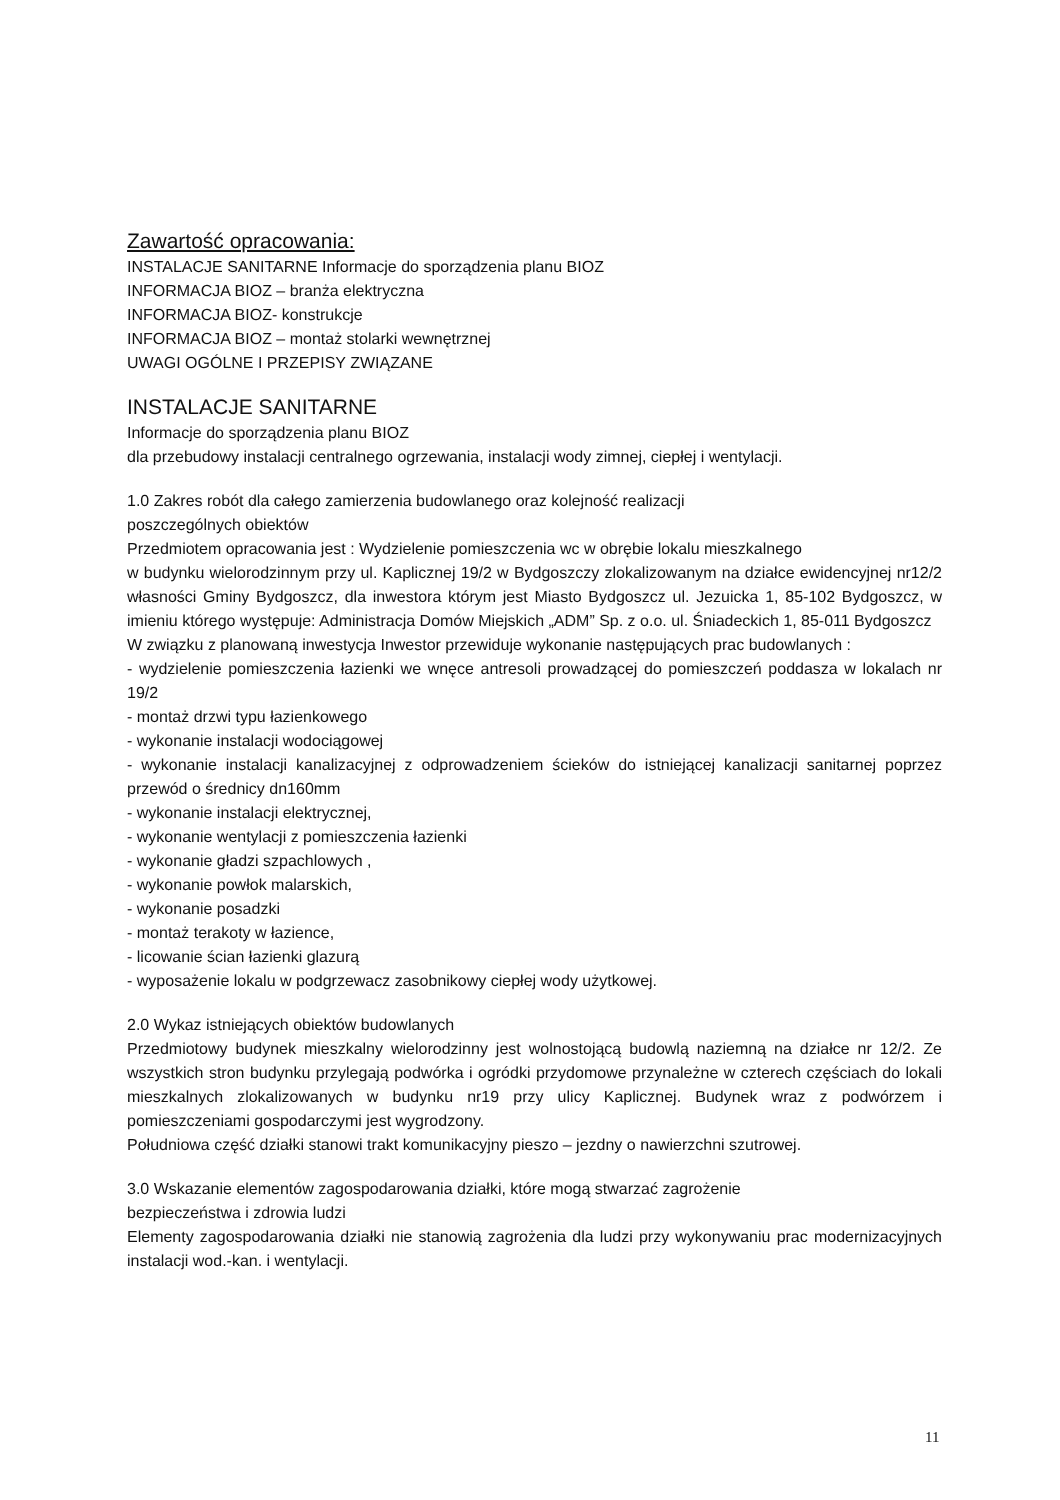Zawartość opracowania:
INSTALACJE SANITARNE Informacje do sporządzenia planu BIOZ
INFORMACJA BIOZ – branża elektryczna
INFORMACJA BIOZ- konstrukcje
INFORMACJA BIOZ – montaż stolarki wewnętrznej
UWAGI OGÓLNE I PRZEPISY ZWIĄZANE
INSTALACJE SANITARNE
Informacje do sporządzenia planu BIOZ
dla przebudowy instalacji centralnego ogrzewania, instalacji wody zimnej, ciepłej i wentylacji.
1.0 Zakres robót dla całego zamierzenia budowlanego oraz kolejność realizacji
poszczególnych obiektów
Przedmiotem opracowania jest : Wydzielenie pomieszczenia wc w obrębie lokalu mieszkalnego
w budynku wielorodzinnym przy ul. Kaplicznej 19/2 w Bydgoszczy zlokalizowanym na działce ewidencyjnej nr12/2 własności Gminy Bydgoszcz, dla inwestora którym jest Miasto Bydgoszcz ul. Jezuicka 1, 85-102 Bydgoszcz, w imieniu którego występuje: Administracja Domów Miejskich „ADM” Sp. z o.o. ul. Śniadeckich 1, 85-011 Bydgoszcz
W związku z planowaną inwestycja Inwestor przewiduje wykonanie następujących prac budowlanych :
- wydzielenie pomieszczenia łazienki we wnęce antresoli prowadzącej do pomieszczeń poddasza w lokalach nr 19/2
- montaż drzwi typu łazienkowego
- wykonanie instalacji wodociągowej
- wykonanie instalacji kanalizacyjnej z odprowadzeniem ścieków do istniejącej kanalizacji sanitarnej poprzez przewód o średnicy dn160mm
- wykonanie instalacji elektrycznej,
- wykonanie wentylacji z pomieszczenia łazienki
- wykonanie gładzi szpachlowych ,
- wykonanie powłok malarskich,
- wykonanie posadzki
- montaż terakoty w łazience,
- licowanie ścian łazienki glazurą
- wyposażenie lokalu w podgrzewacz zasobnikowy ciepłej wody użytkowej.
2.0 Wykaz istniejących obiektów budowlanych
Przedmiotowy budynek mieszkalny wielorodzinny jest wolnostojącą budowlą naziemną na działce nr 12/2. Ze wszystkich stron budynku przylegają podwórka i ogródki przydomowe przynależne w czterech częściach do lokali mieszkalnych zlokalizowanych w budynku nr19 przy ulicy Kaplicznej. Budynek wraz z podwórzem i pomieszczeniami gospodarczymi jest wygrodzony.
Południowa część działki stanowi trakt komunikacyjny pieszo – jezdny o nawierzchni szutrowej.
3.0 Wskazanie elementów zagospodarowania działki, które mogą stwarzać zagrożenie
bezpieczeństwa i zdrowia ludzi
Elementy zagospodarowania działki nie stanowią zagrożenia dla ludzi przy wykonywaniu prac modernizacyjnych instalacji wod.-kan. i wentylacji.
11